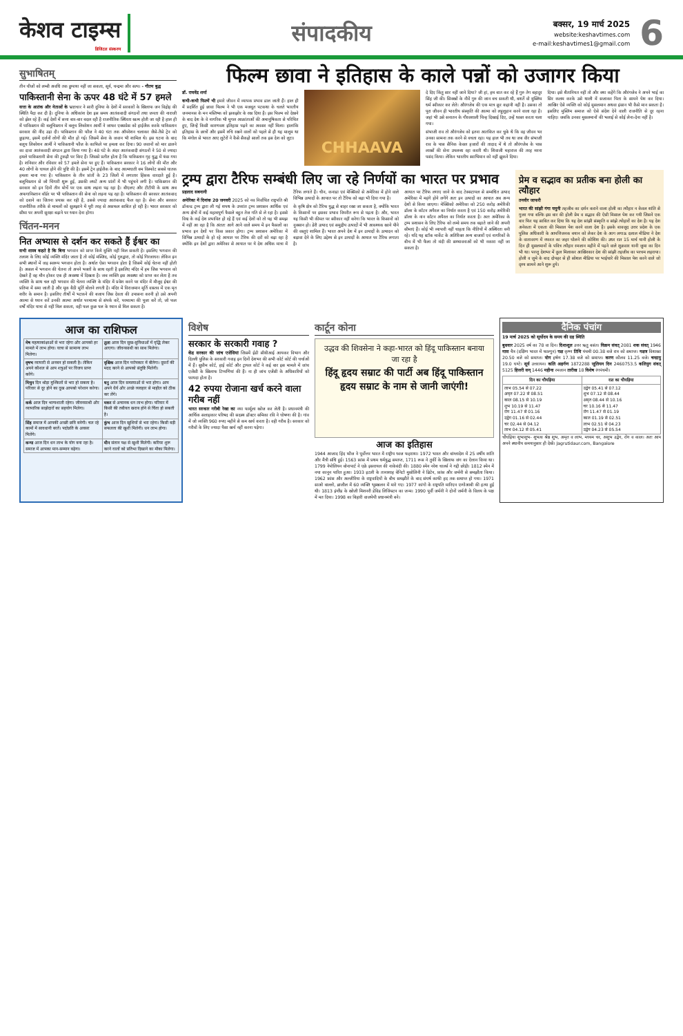केशव टाइम्स
डिजिटल संस्करण
संपादकीय
बक्सर, 19 मार्च 2025
website:keshavtimes.com
e-mail:keshavtimes1@gmail.com
6
सुभाषितम्
तीन चीजों को लम्बी अवधि तक छुपाया नहीं जा सकता, सूर्य, चन्द्रमा और सत्य। - गौतम बुद्ध
पाकिस्तानी सेना के ऊपर 48 घंटे में 57 हमले
सत्ता के आतंक और नेताओं के भ्रष्टाचार ने सारी दुनिया के देशों में सरकारों के खिलाफ जन विद्रोह की स्थिति पैदा कर दी है। दुनिया के अधिकांश देश इस समय आतंकवादी संगठनों तथा जनता की नाराजी को झेल रहे हैं। कई देशों में सत्ता बार-बार बदल रही है राजनीतिक स्थिरता खत्म होती जा रही है हाल ही में पाकिस्तान की बलूचिस्तान में बलूच लिबरेशन आर्मी ने जाफर एक्सप्रेस को हाईजैक करके पाकिस्तान सरकार की नींद उड़ा दी। पाकिस्तान की फौज ने 40 घंटा तक ऑपरेशन चलाकर जैसे-तैसे ट्रेन को छुड़ाया, इसमें दर्जनों लोगों की मौत हो गई। जिसमें सेना के जवान भी शामिल थे। इस घटना के बाद बलूच लिबरेशन आर्मी ने पाकिस्तानी फौज के काफिले पर हमला कर दिया। 90 जवानों को मार डालने का दावा आतंकवादी संगठन द्वारा किया गया है। 48 घंटे के अंदर आतंकवादी संगठनों ने 50 से ज्यादा हमले पाकिस्तानी सेना की टुकड़ी पर किए हैं। जिससे प्रतीत होता है कि पाकिस्तान गृह युद्ध में फंस गया है। शनिवार और रविवार को 57 हमले सेना पर हुए हैं। पाकिस्तान सरकार ने 16 लोगों की मौत और 40 लोगों के घायल होने की पुष्टि की है। इसमें ट्रेन हाईजैक के बाद आत्मघाती बम विस्फोट सबसे घातक हमला माना गया है। पाकिस्तान के तीन प्रांतों के 23 जिलों में लगातार हिंसक वारदाते हुई है। बलूचिस्तान से जो चिंगारी शुरू हुई, उसकी लपटें अन्य प्रांतों में भी पहुंचने लगी है। पाकिस्तान की सरकार को इन दिनों तीन मोर्चे पर एक साथ लड़ना पड़ रहा है। बीएलए और टीटीपी के साथ अब अफगानिस्तान बॉर्डर पर भी पाकिस्तान की सेना को लड़ना पड़ रहा है। पाकिस्तान की सरकार आतंकवाद को दबाने का जितना प्रयास कर रही है, उससे ज्यादा आतंकवाद फैल रहा है। सेना और सरकार राजनीतिक तरीके से मामलों को सुलझाने में पूरी तरह से असफल साबित हो रही है। भारत सरकार को सीमा पर अपनी सुरक्षा बढ़ाने पर ध्यान देना होगा।
चिंतन-मनन
नित अभ्यास से दर्शन कर सकते हैं ईश्वर का
सभी शास्त्र कहते है कि बिना भगवान को प्राप्त किये मुक्ति नहीं मिल सकती है। इसलिए भगवान की तलाश के लिए कोई व्यक्ति मंदिर जाता है तो कोई मस्जिद, कोई गुरुद्वारा, तो कोई गिरजाघर। लेकिन इन सभी स्थानों में जड़ स्वरूप भगवान होता है। अर्थात ऐसा भगवान होता है जिसमें कोई चेतना नहीं होती है। असल में भगवान की चेतना तो अपने भक्तों के साथ रहती है इसलिए मंदिर में हम जिस भगवान को देखते हैं वह मौन होकर एक ही अवस्था में दिखता है। जब व्यक्ति इस अवस्था को प्राप्त कर लेता है तब व्यक्ति के साथ चल रही भगवान की चेतना व्यक्ति के मंदिर में प्रवेश करने पर मंदिर में मौजूद ईश्वर की प्रतिमा में समा जाती है और मूक बैठी मूर्ति बोलने लगती है। मंदिर में विराजमान मूर्ति वास्तव में एक मृत शरीर के समान है। इसलिए तीर्थों में भटकने की बजाय जिस देवता की उपासना करनी हो उसे अपनी आत्मा से ध्यान करें उनकी आत्मा अर्थात परमात्मा से संपर्क करें, परमात्मा की पूजा करें तो, जो फल वर्षों मंदिर यात्रा से नहीं मिल सकता, वही फल कुछ पल के ध्यान से मिल सकता है।
फिल्म छावा ने इतिहास के काले पन्नों को उजागर किया
डॉ. राघवेंद्र शर्मा
कभी-कभी फिल्में भी हमारे जीवन में व्यापक प्रभाव डाल जाती हैं। हाल ही में प्रदर्शित हुई छावा फिल्म ने भी एक मजबूत पटकथा के चलते भारतीय जनमानस के मन मस्तिष्क को झकझोर के रख दिया है। इस फिल्म को देखने के बाद देश के वे नागरिक भी मुगल आक्रांताओं की अमानुषिकता से परिचित हुए, जिन्हें किसी कारणवश इतिहास पढ़ने का अवसर नहीं मिला। हालांकि इतिहास के छात्रों और इसमें रुचि रखने वालों को पहले से ही यह मालूम था कि मंगोल से भारत आए लुटेरों ने कैसे सैकड़ो सालों तक इस देश को लूटा।
CHHAAVA
दे दिए किंतु सार नहीं जाने दिया? जी हां, हम बात कर रहे हैं गुरु तेग बहादुर सिंह जी की। सिक्खों के नौवें गुरु की जान बच सकती थी, बशर्ते वो मुस्लिम धर्म स्वीकार कर लेते। औरंगजेब की एक मात्र क्रूर कहानी नहीं है। उसका तो पूरा जीवन ही भारतीय संस्कृति की आत्मा को लहूलुहान करने वाला रहा है। जहां भी उसे सनातन के गौरवशाली चिन्ह दिखाई दिए, उन्हें ध्वस्त करता चला गया।
संभाजी राव तो औरंगजेब को इतना आतंकित कर चुके थे कि वह जीवन भर उनका सामना तक करने से बचता रहा। यह हाल भी तब था जब वीर संभाजी राव के पास सैनिक केवल हजारों की तादाद में थे तो औरंगजेब के पास लाखों की सेना उपलब्ध रहा करती थी। शिवाजी महाराज की तरह मरना पसंद किया। लेकिन भारतीय स्वाभिमान को नहीं झुकने दिया।
दिया। इसे शैतानियत नहीं तो और क्या कहेंगे कि औरंगजेब ने अपने भाई का सिर कलम करके उसे थाली में सजाकर पिता के सामने पेश कर दिया। आखिर ऐसे व्यक्ति को कोई मुसलमान अथवा इंसान भी कैसे मान सकता है। इसलिए मुस्लिम समाज को ऐसे संदेश देने वाली राजनीति से दूर रहना चाहिए। जबकि उनका मुसलमानों की भलाई से कोई लेना-देना नहीं है।
ट्रम्प द्वारा टैरिफ सम्बंधी लिए जा रहे निर्णयों का भारत पर प्रभाव
प्रहलाद सबनानी
अमेरिका में दिनांक 20 जनवरी 2025 को नव निर्वाचित राष्ट्रपति श्री डॉनल्ड ट्रम्प द्वारा ली गई शपथ के उपरांत ट्रम्प प्रशासन आर्थिक एवं अन्य क्षेत्रों में कई महत्वपूर्ण फैसले बहुत तेज गति से ले रहा है। इससे विश्व के कई देश प्रभावित हो रहे हैं एवं कई देशों को तो यह भी समझ में नहीं आ रहा है कि अंततः आगे आने वाले समय में इन फैसलों का प्रभाव इन देशों पर किस प्रकार होगा। ट्रम्प प्रशासन अमेरिका में विभिन्न उत्पादों के हो रहे आयात पर टैरिफ की दरों को बढ़ा रहा है क्योंकि इन देशों द्वारा अमेरिका से आयात पर ये देश अधिक मात्रा में टैरिफ लगाते हैं। चीन, कनाडा एवं मेक्सिको से अमेरिका में होने वाले विभिन्न उत्पादों के आयात पर तो टैरिफ को बढ़ा भी दिया गया है।
के कृषि क्षेत्र को टैरिफ युद्ध से बाहर रखा जा सकता है, क्योंकि भारत के किसानों पर इसका प्रभाव विपरीत रूप से पड़ता है। और, भारत यह किसी भी कीमत पर स्वीकार नहीं करेगा कि भारत के किसानों को नुक्सान हो। डेरी उत्पाद एवं समुद्रीय उत्पादों में भी आवश्यक खाने पीने की वस्तुएं शामिल हैं। भारत अपने देश में इन उत्पादों के उत्पादन को बढ़ावा देने के लिए उद्देश्य से इन उत्पादों के आयात पर टैरिफ लगाता है।
आयात पर टैरिफ लगाए जाने के बाद टेक्सटायल से सम्बंधित उत्पाद अमेरिका में महंगे होने लगेंगे अतः इन उत्पादों का आयात अब अन्य देशों से किया जाएगा। मेक्सिको अमेरिका को 250 करोड़ अमेरिकी डॉलर के कॉटन अपैरल का निर्यात करता है एवं 150 करोड़ अमेरिकी डॉलर के नान कॉटन अपैरल का निर्यात करता है। अतः अमेरिका के ट्रम्प प्रशासन के लिए टैरिफ को लम्बे समय तक बढ़ाते जाने की अपनी सीमाएं हैं। कोई भी व्यापारी नहीं चाहता कि नीतियों में अस्थिरता बनी रहे। यदि यह स्टॉक मार्केट के अतिरिक्त अन्य बाजारों एवं नागरिकों के बीच में भी फैला तो मंदी की सम्भावनाओं को भी नकारा नहीं जा सकता है।
प्रेम व सद्भाव का प्रतीक बना होली का त्यौहार
तनवीर जाफरी
भारत की सांझी गंगा यमुनी तहजीब का दर्शन कराने वाला होली का त्यौहार न केवल शांति से गुजर गया बल्कि इस बार की होली प्रेम व सद्भाव की ऐसी मिसाल पेश कर गयी जिसने एक बार फिर यह साबित कर दिया कि यह देश सांझी संस्कृति व सांझे त्योहारों का देश है। यह देश अनेकता में एकता की मिसाल पेश करने वाला देश है। इसके बावजूद उत्तर प्रदेश के एक पुलिस अधिकारी के आपत्तिजनक बयान को लेकर देश के आग लगाऊ दलाल मीडिया ने देश के वातावरण में नफरत का जहर घोलने की कोशिश की। उधर रात 15 मार्च यानी होली के दिन ही मुसलमानों के पवित्र त्यौहार रमजान महीने में पड़ने वाले शुक्रवार यानी जुमा का दिन भी था। परन्तु देशभर में कुल मिलाकर आखिरकार देश की सांझी तहजीब का परचम लहराया। होली व जुमे के बाद दोपहर से ही सोशल मीडिया पर भाईचारे की मिसाल पेश करने वाले जो दृश्य सामने आने शुरू हुये।
आज का राशिफल
| मेष महत्वाकांक्षाओं से भरा रहेगा और आपको हर मामले में लाभ होगा। यात्रा से सामान्य लाभ मिलेगा। | तुला आज दिन सुख-सुविधाओं में वृद्धि लेकर आएगा। जीवनसाथी का साथ मिलेगा। |
| वृषभ व्यापारी से अनबन हो सकती है। लेकिन अपने कौशल से आप शत्रुओं पर विजय प्राप्त करेंगे। | वृश्चिक आज दिन परोपकार में बीतेगा। दूसरों की मदद करने से आपको संतुष्टि मिलेगी। |
| मिथुन दिन थोड़ा मुश्किलों से भरा हो सकता है। परिवार से दूर होने का दुख आपको परेशान करेगा। | धनु आज दिन समस्याओं से भरा होगा। आप अपने धैर्य और अच्छे व्यवहार से माहौल को ठीक कर लेंगे। |
| कर्क आज दिन भाग्यशाली रहेगा। जीवनसाथी और व्यापारिक साझेदारों का सहयोग मिलेगा। | मकर से अचानक धन लाभ होगा। परिवार में किसी की तबीयत खराब होने से चिंता हो सकती है। |
| सिंह समाज में आपकी अच्छी छवि बनेगी। चल रहे कामों में सावधानी बरतें। पदोन्नति के अवसर मिलेंगे। | कुंभ आज दिन खुशियों से भरा रहेगा। किसी बड़ी सफलता की खुशी मिलेगी। धन लाभ होगा। |
| कन्या आज दिन धन लाभ के योग बना रहा है। समाज में आपका मान-सम्मान बढ़ेगा। | मीन संतान पक्ष से खुशी मिलेगी। करियर शुरू करने वालों को प्रतिभा दिखाने का मौका मिलेगा। |
विशेष
सरकार के सरकारी गवाह ?
केंद्र सरकार की जांच एजेंसियां जिसमें ईडी सीबीआई आयकर विभाग और दिल्ली पुलिस के सरकारी गवाह इन दिनों देशभर की सभी कोर्ट कोर्ट की चर्चाओं में हैं। सुप्रीम कोर्ट, हाई कोर्ट और ट्रायल कोर्ट ने कई बार इस मामले में जांच एजेंसी के खिलाफ टिप्पणियां की हैं। ना ही जांच एजेंसी के अधिकारियों को फायदा होता है।
42 रुपया रोजाना खर्च करने वाला गरीब नहीं
भारत सरकार गरीबी रेखा का नया फार्मूला खोज कर लेती है। प्रधानमंत्री की आर्थिक सलाहकार परिषद की सदस्य डॉक्टर समिका रवि ने घोषणा की है। गांव में जो व्यक्ति 960 रुपए महीने से कम खर्च करता है। वही गरीब है। सरकार को गरीबों के लिए ज्यादा पैसा खर्च नहीं करना पड़ेगा।
कार्टून कोना
उद्धव की शिवसेना ने कहा-भारत को हिंदू पाकिस्तान बनाया जा रहा है
हिंदू हृदय सम्राट की पार्टी अब हिंदू पाकिस्तान हृदय सम्राट के नाम से जानी जाएंगी!
आज का इतिहास
1944 आजाद हिंद फौज ने पूर्वोत्तर भारत में राष्ट्रीय ध्वज फहराया। 1972 भारत और बांग्लादेश में 25 वर्षीय शांति और मैत्री संधि हुई। 1563 फ्रांस में प्रथम धर्मयुद्ध समाप्त, 1711 रूस ने तुर्की के खिलाफ जंग का ऐलान किया था। 1799 नेपोलियन बोनापार्ट ने एक्रे इसरायल की नाकेबंदी की। 1880 स्पेन नरेश चार्ल्स ने गद्दी छोड़ी। 1812 स्पेन में नया कानून पारित हुआ। 1933 इटली के तानाशाह बेनिटो मुसोलिनी ने ब्रिटेन, फ्रांस और जर्मनी से समझौता किया। 1962 फ्रांस और अल्जीरिया के राष्ट्रवादियों के बीच समझौते के बाद संघर्ष काफी हद तक समाप्त हो गया। 1971 साओ बाल्लो, ब्राजील में 60 व्यक्ति भूस्खलन में मारे गए। 1977 कांगो के राष्ट्रपति मारिएन एन्गोआबी की हत्या हुई थी। 1813 इंग्लैंड के खोजी मिशनरी डेविड लिविंग्स्टन का जन्म। 1990 पूर्वी जर्मनी ने दोनों जर्मनी के विलय के पक्ष में मत दिया। 1998 का बिहारी वाजपेयी प्रधानमंत्री बने।
दैनिक पंचांग
19 मार्च 2025 को सूर्योदय के समय की ग्रह स्थिति
बुधवार 2025 वर्ष का 78 वा दिन। दिशाशूल उत्तर ऋतु बसंत। विक्रम संवत् 2081 शक संवत् 1946 मास चैत्र (दक्षिण भारत में फाल्गुन) पक्ष कृष्ण तिथि पंचमी 00.38 बजे रात्र को समाप्त। नक्षत्र विशाखा 20.50 बजे को समाप्त। योग हर्षण 17.38 बजे को समाप्त। करण कौलव 11.25 बजे। चन्द्रायु 19.0 घण्टे। सूर्य उत्तरायन। कलि अहर्गण 1872288 जूलियन दिन 2460753.5 कलियुग संवत् 5125 हिजरी सन् 1446 महीना रमजान तारीख 18 विशेष रंगपंचमी।
| दिन का चौघड़िया | रात का चौघड़िया |
| --- | --- |
| लाभ 05.54 से 07.22 अमृत 07.22 से 08.51 काल 08.15 से 10.19 शुभ 10.19 से 11.47 रोग 11.47 से 01.16 उद्वेग 01.16 से 02.44 चर 02.44 से 04.12 लाभ 04.12 से 05.41 | उद्वेग 05.41 से 07.12 शुभ 07.12 से 08.44 अमृत 08.44 से 10.16 चर 10.16 से 11.47 रोग 11.47 से 01.19 काल 01.19 से 02.51 लाभ 02.51 से 04.23 उद्वेग 04.23 से 05.54 |
चौघड़िया शुभाशुभ- शुभत्व श्रेष्ठ शुभ, अमृत व लाभ, मध्यम चर, अशुभ उद्वेग, रोग व काल। अतः आप अपने स्थानीय समयानुसार ही देखें। Jagrutidaur.com, Bangalore